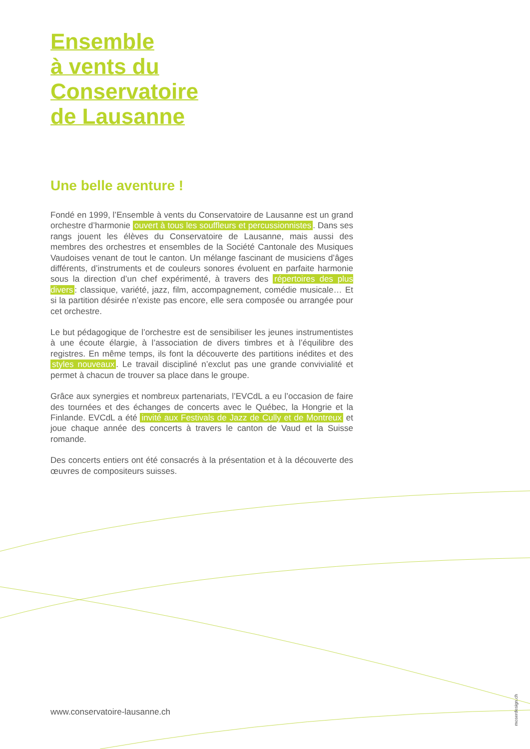Ensemble
à vents du
Conservatoire
de Lausanne
Une belle aventure !
Fondé en 1999, l’Ensemble à vents du Conservatoire de Lausanne est un grand orchestre d’harmonie ouvert à tous les souffleurs et percussion­nistes. Dans ses rangs jouent les élèves du Conservatoire de Lausanne, mais aussi des membres des orchestres et ensembles de la Société Canto­nale des Musiques Vaudoises venant de tout le canton. Un mélange fasci­nant de musiciens d’âges différents, d’instruments et de couleurs sonores évoluent en parfaite harmonie sous la direction d’un chef expérimenté, à travers des répertoires des plus divers: classique, variété, jazz, film, ac­compagnement, comédie musicale… Et si la partition désirée n’existe pas encore, elle sera composée ou arrangée pour cet orchestre.
Le but pédagogique de l’orchestre est de sensibiliser les jeunes instrumen­tistes à une écoute élargie, à l’association de divers timbres et à l’équilibre des registres. En même temps, ils font la découverte des partitions iné­dites et des styles nouveaux. Le travail discipliné n’exclut pas une grande convivialité et permet à chacun de trouver sa place dans le groupe.
Grâce aux synergies et nombreux partenariats, l’EVCdL a eu l’occasion de faire des tournées et des échanges de concerts avec le Québec, la Hongrie et la Finlande. EVCdL a été invité aux Festivals de Jazz de Cully et de Mon­treux et joue chaque année des concerts à travers le canton de Vaud et la Suisse romande.
Des concerts entiers ont été consacrés à la présentation et à la découverte des œuvres de compositeurs suisses.
www.conservatoire-lausanne.ch
moserdesign.ch